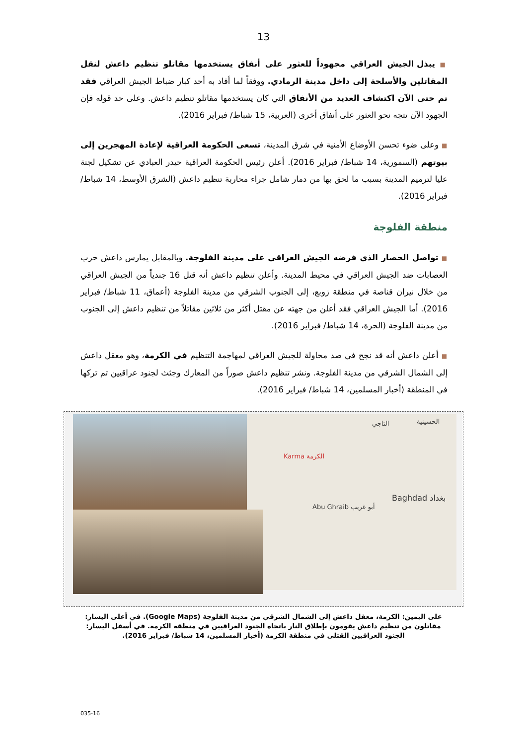13
■ يبذل الجيش العراقي مجهوداً للعثور على أنفاق يستخدمها مقاتلو تنظيم داعش لنقل المقاتلين والأسلحة إلى داخل مدينة الرمادي. ووفقاً لما أفاد به أحد كبار ضباط الجيش العراقي فقد تم حتى الآن اكتشاف العديد من الأنفاق التي كان يستخدمها مقاتلو تنظيم داعش. وعلى حد قوله فإن الجهود الآن تتجه نحو العثور على أنفاق أخرى (العربية، 15 شباط/ فبراير 2016).
■ وعلى ضوء تحسن الأوضاع الأمنية في شرق المدينة، تسعى الحكومة العراقية لإعادة المهجرين إلى بيوتهم (السمورية، 14 شباط/ فبراير 2016). أعلن رئيس الحكومة العراقية حيدر العبادي عن تشكيل لجنة عليا لترميم المدينة بسبب ما لحق بها من دمار شامل جراء محاربة تنظيم داعش (الشرق الأوسط، 14 شباط/ فبراير 2016).
منطقة الفلوجة
■ تواصل الحصار الذي فرضه الجيش العراقي على مدينة الفلوجة. وبالمقابل يمارس داعش حرب العصابات ضد الجيش العراقي في محيط المدينة. وأعلن تنظيم داعش أنه قتل 16 جندياً من الجيش العراقي من خلال نيران قناصة في منطقة زوبع، إلى الجنوب الشرقي من مدينة الفلوجة (أعماق، 11 شباط/ فبراير 2016). أما الجيش العراقي فقد أعلن من جهته عن مقتل أكثر من ثلاثين مقاتلاً من تنظيم داعش إلى الجنوب من مدينة الفلوجة (الحرة، 14 شباط/ فبراير 2016).
■ أعلن داعش أنه قد نجح في صد محاولة للجيش العراقي لمهاجمة التنظيم في الكرمة، وهو معقل داعش إلى الشمال الشرقي من مدينة الفلوجة. ونشر تنظيم داعش صوراً من المعارك وجثث لجنود عراقيين تم تركها في المنطقة (أخبار المسلمين، 14 شباط/ فبراير 2016).
الحسينية التاجي
Karma الكرمة
Abu Ghraib أبو غريب
Baghdad بغداد
على اليمين: الكرمة، معقل داعش إلى الشمال الشرقي من مدينة الفلوجة (Google Maps). في أعلى اليسار: مقاتلون من تنظيم داعش يقومون بإطلاق النار باتجاه الجنود العراقيين في منطقة الكرمة. في أسفل اليسار: الجنود العراقيين القتلى في منطقة الكرمة (أخبار المسلمين، 14 شباط/ فبراير 2016).
035-16